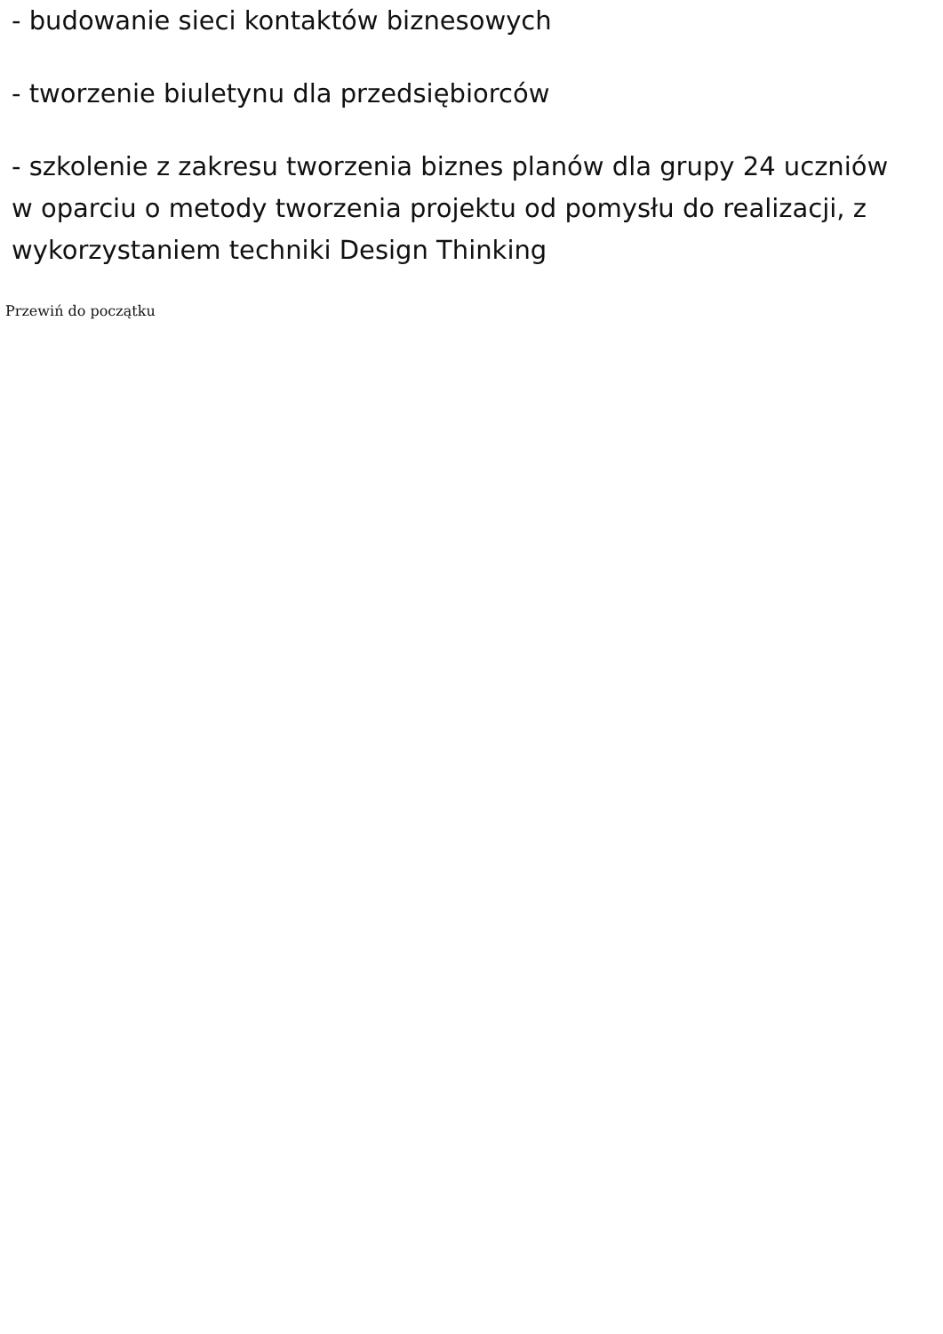- budowanie sieci kontaktów biznesowych
- tworzenie biuletynu dla przedsiębiorców
- szkolenie z zakresu tworzenia biznes planów dla grupy 24 uczniów w oparciu o metody tworzenia projektu od pomysłu do realizacji, z wykorzystaniem techniki Design Thinking
Przewiń do początku